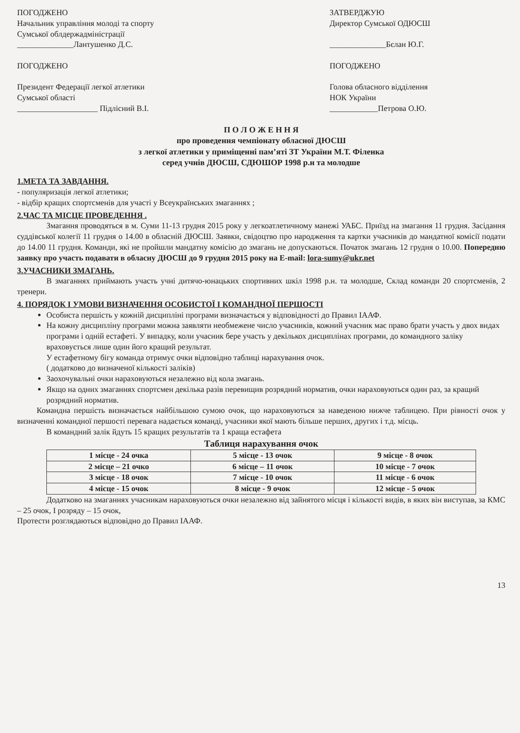ПОГОДЖЕНО
Начальник управління молоді та спорту
Сумської облдержадміністрації
______________Лантушенко Д.С.
ПОГОДЖЕНО
Президент Федерації легкої атлетики
Сумської області
____________________ Підлісний В.І.
ЗАТВЕРДЖУЮ
Директор Сумської ОДЮСШ
______________Бєлан Ю.Г.
ПОГОДЖЕНО
Голова обласного відділення
НОК України
____________Петрова О.Ю.
П О Л О Ж Е Н Н Я
про проведення чемпіонату обласної ДЮСШ
з легкої атлетики у приміщенні пам’яті ЗТ України М.Т. Філенка
серед учнів ДЮСШ, СДЮШОР 1998 р.н та молодше
1.МЕТА ТА ЗАВДАННЯ.
- популяризація легкої атлетики;
- відбір кращих спортсменів для участі у Всеукраїнських змаганнях ;
2.ЧАС ТА МІСЦЕ ПРОВЕДЕННЯ .
Змагання проводяться в м. Суми 11-13 грудня 2015 року у легкоатлетичному манежі УАБС. Приїзд на змагання 11 грудня. Засідання суддівської колегії 11 грудня о 14.00 в обласній ДЮСШ. Заявки, свідоцтво про народження та картки учасників до мандатної комісії подати до 14.00 11 грудня. Команди, які не пройшли мандатну комісію до змагань не допускаються. Початок змагань 12 грудня о 10.00. Попередню заявку про участь подавати в обласну ДЮСШ до 9 грудня 2015 року на E-mail: lora-sumy@ukr.net
3.УЧАСНИКИ ЗМАГАНЬ.
В змаганнях приймають участь учні дитячо-юнацьких спортивних шкіл 1998 р.н. та молодше, Склад команди 20 спортсменів, 2 тренери.
4. ПОРЯДОК І УМОВИ ВИЗНАЧЕННЯ ОСОБИСТОЇ І КОМАНДНОЇ ПЕРШОСТІ
Особиста першість у кожній дисципліні програми визначається у відповідності до Правил ІААФ.
На кожну дисципліну програми можна заявляти необмежене число учасників, кожний учасник має право брати участь у двох видах програми і одній естафеті. У випадку, коли учасник бере участь у декількох дисциплінах програми, до командного заліку враховується лише один його кращий результат.
У естафетному бігу команда отримує очки відповідно таблиці нарахування очок.
( додатково до визначеної кількості заліків)
Заохочувальні очки нараховуються незалежно від кола змагань.
Якщо на одних змаганнях спортсмен декілька разів перевищив розрядний норматив, очки нараховуються один раз, за кращий розрядний норматив.
Командна першість визначається найбільшою сумою очок, що нараховуються за наведеною нижче таблицею. При рівності очок у визначенні командної першості перевага надається команді, учасники якої мають більше перших, других і т.д. місць.
В командний залік йдуть 15 кращих результатів та 1 краща естафета
Таблиця нарахування очок
| 1 місце - 24 очка | 5 місце - 13 очок | 9 місце - 8 очок |
| 2 місце – 21 очко | 6 місце – 11 очок | 10 місце - 7 очок |
| 3 місце - 18 очок | 7 місце - 10 очок | 11 місце - 6 очок |
| 4 місце - 15 очок | 8 місце - 9 очок | 12 місце - 5 очок |
Додатково на змаганнях учасникам нараховуються очки незалежно від зайнятого місця і кількості видів, в яких він виступав, за КМС – 25 очок, І розряду – 15 очок,
Протести розглядаються відповідно до Правил ІААФ.
13